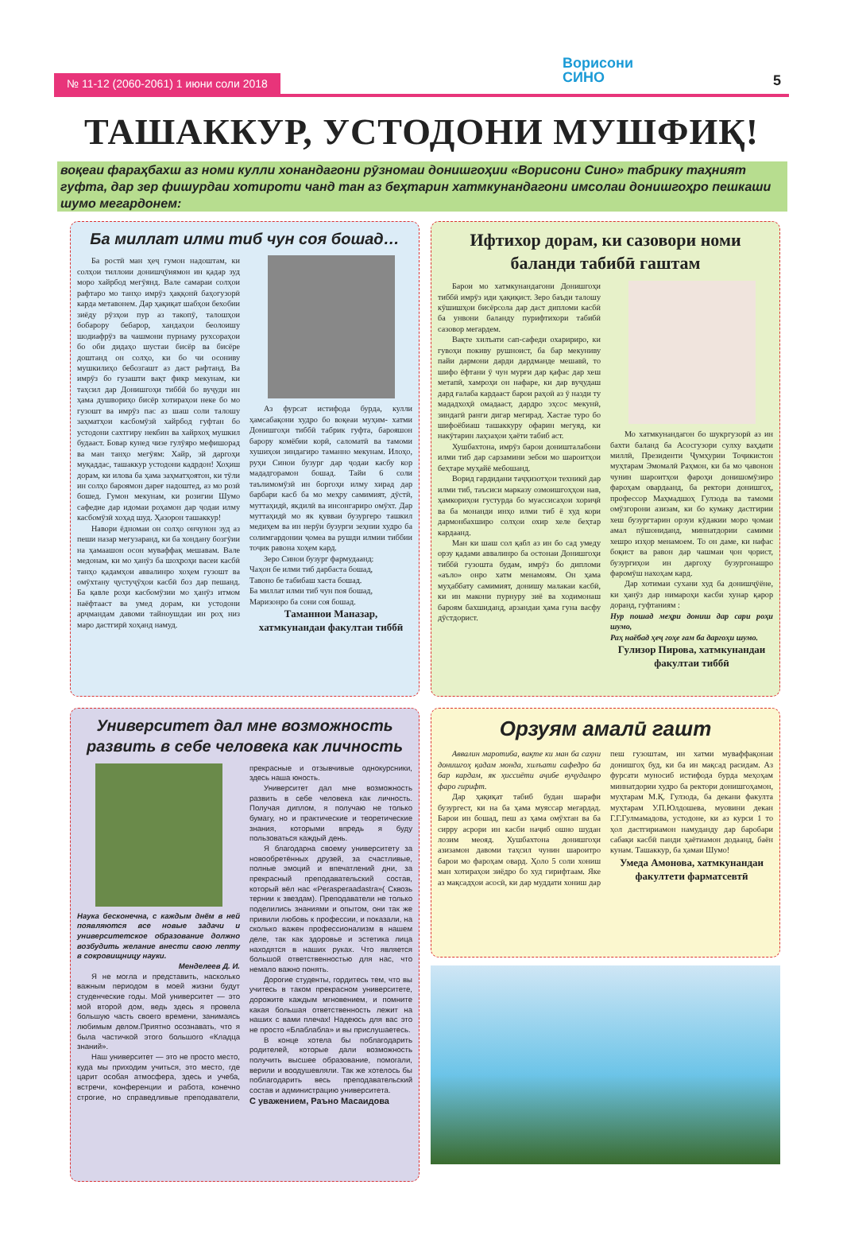№ 11-12 (2060-2061) 1 июни соли 2018
Ворисони
СИНО
5
ТАШАККУР, УСТОДОНИ МУШФИҚ!
воқеаи фараҳбахш аз номи кулли хонандагони рӯзномаи донишгоҳии «Ворисони Сино» табрику таҳният гуфта, дар зер фишурдаи хотироти чанд тан аз беҳтарин хатмкунандагони имсолаи донишгоҳро пешкаши шумо мегардонем:
Ба миллат илми тиб чун соя бошад…
Ба ростӣ ман ҳеҷ гумон надоштам, ки солҳои тиллоии донишҷӯиямон ин қадар зуд моро хайрбод мегӯянд. Вале самараи солҳои рафтаро мо танҳо имрӯз ҳаққонӣ баҳогузорӣ карда метавонем. Дар ҳақиқат шабҳои бехобии зиёду рӯзҳои пур аз такопӯ, талошҳои бобарору бебарор, хандаҳои беолоишу шодиафрӯз ва чашмони пурнаму рухсораҳои бо оби дидаҳо шустаи бисёр ва бисёре доштанд он солҳо, ки бо чи осониву мушкилиҳо бебозгашт аз даст рафтанд. Ва имрӯз бо гузашти вақт фикр мекунам, ки таҳсил дар Донишгоҳи тиббӣ бо вуҷуди ин ҳама душвориҳо бисёр хотираҳои неке бо мо гузошт ва имрӯз пас аз шаш соли талошу заҳматҳои касбомӯзӣ хайрбод гуфтан бо устодони сахтгиру некбин ва хайрхоҳ мушкил будааст. Бовар кунед чизе гулӯяро мефишорад ва ман танҳо мегӯям: Хайр, эй даргоҳи муқаддас, ташаккур устодони кадрдон! Хоҳиш дорам, ки илова ба ҳама заҳматҳоятон, ки тӯли ин солҳо бароямон дареғ надоштед, аз мо розӣ бошед. Гумон мекунам, ки розигии Шумо сафедие дар идомаи роҳамон дар ҷодаи илму касбомӯзӣ хоҳад шуд. Ҳазорон ташаккур!
Навори ёдномаи он солҳо ончунон зуд аз пеши назар мегузаранд, ки ба хондану бозгӯии на ҳамаашон осон муваффақ мешавам. Вале медонам, ки мо ҳанӯз ба шоҳроҳи васеи касбӣ танҳо қадамҳои аввалинро хоҳем гузошт ва омӯхтану ҷустуҷӯҳои касбӣ боз дар пешанд. Ба қавле роҳи касбомӯзии мо ҳанӯз итмом наёфтааст ва умед дорам, ки устодони арҷмандам давоми тайноушдаи ин роҳ низ маро дастгирӣ хоҳанд намуд.
Аз фурсат истифода бурда, кулли ҳамсабақони худро бо воқеаи муҳим- хатми Донишгоҳи тиббӣ табрик гуфта, барояшон барору комёбии корӣ, саломатӣ ва тамоми хушиҳои зиндагиро таманно мекунам. Илоҳо, руҳи Синои бузург дар ҷодаи касбу кор мададгорамон бошад. Тайи 6 соли таълимомӯзӣ ин боргоҳи илму хирад дар барбари касб ба мо меҳру самимият, дӯстӣ, муттаҳидӣ, якдилӣ ва инсонгариро омӯхт. Дар муттаҳидӣ мо як қувваи бузургеро ташкил медиҳем ва ин нерӯи бузурги зеҳнии худро ба солимгардонии ҷомеа ва рушди илмии тиббии тоҷик равона хоҳем кард.
Зеро Синои бузург фармудаанд:
Чаҳон бе илми тиб дарбаста бошад,
Тавоно бе табибаш хаста бошад.
Ба миллат илми тиб чун поя бошад,
Маризонро ба сони соя бошад.
Таманнои Маназар,
хатмкунандаи факултаи тиббӣ
Ифтихор дорам, ки сазовори номи баланди табибӣ гаштам
Барои мо хатмкунандагони Донишгоҳи тиббӣ имрӯз иди ҳақиқист. Зеро баъди талошу кӯшишҳои бисёрсола дар даст дипломи касбӣ ба унвони баланду пурифтихори табибӣ сазовор мегардем.
Вақте хилъати сап-сафеди охаририро, ки гувоҳи покиву рушноист, ба бар мекуниву пайи дармони дарди дардманде мешавӣ, то шифо ёфтани ӯ чун мурғи дар қафас дар хеш метапӣ, хамроҳи он нафаре, ки дар вуҷудаш дард ғалаба кардааст барои раҳоӣ аз ӯ назди ту мададхоҳӣ омадааст, дардро эҳсос мекунӣ, зиндагӣ ранги дигар мегирад. Хастае туро бо шифоёбиаш ташаккуру офарин мегуяд, ки накӯтарин лаҳзаҳои ҳаёти табиб аст.
Хушбахтона, имрӯз барои доништалабони илми тиб дар сарзамини зебои мо шароитҳои беҳтаре муҳайё мебошанд.
Ворид гардидани таҷҳизотҳои техникӣ дар илми тиб, таъсиси марказу озмоишгоҳҳои нав, ҳамкориҳои густурда бо муассисаҳои хориҷӣ ва ба монанди инҳо илми тиб ё худ кори дармонбахширо солҳои охир хеле беҳтар кардаанд.
Ман ки шаш сол қабл аз ин бо сад умеду орзу қадами аввалинро ба остонаи Донишгоҳи тиббӣ гузошта будам, имрӯз бо дипломи «аъло» онро хатм менамоям. Он ҳама муҳаббату самимият, донишу малакаи касбӣ, ки ин макони пурнуру зиё ва ходимонаш бароям бахшиданд, арзандаи ҳама гуна васфу дӯстдорист.
Мо хатмкунандагон бо шукргузорӣ аз ин бахти баланд ба Асосгузори сулху ваҳдати миллӣ, Президенти Ҷумҳурии Тоҷикистон муҳтарам Эмомалӣ Раҳмон, ки ба мо ҷавонон чунин шароитҳои фароҳи донишомӯзиро фароҳам овардаанд, ба ректори донишгоҳ, профессор Маҳмадшоҳ Гулзода ва тамоми омӯзгорони азизам, ки бо кумаку дастгирии хеш бузургтарин орзуи кӯдакии моро ҷомаи амал пӯшониданд, миннатдории самими хешро изҳор менамоем. То он даме, ки нафас боқист ва равон дар чашмаи ҷон ҷорист, бузургиҳои ин даргоҳу бузургонашро фаромӯш нахоҳам кард.
Дар хотимаи сухани худ ба донишҷӯёне, ки ҳанӯз дар нимароҳи касби хунар қарор доранд, гуфтаниям :
Нур пошад меҳри дониш дар сари роҳи шумо,
Раҳ наёбад ҳеҷ гоҳе ғам ба даргоҳи шумо.
Гулизор Пирова, хатмкунандаи факултаи тиббӣ
Университет дал мне возможность развить в себе человека как личность
Наука бесконечна, с каждым днём в ней появляются все новые задачи и университетское образование должно возбудить желание внести свою лепту в сокровищницу науки.
Менделеев Д. И.
Я не могла и представить, насколько важным периодом в моей жизни будут студенческие годы. Мой университет — это мой второй дом, ведь здесь я провела большую часть своего времени, занимаясь любимым делом.Приятно осознавать, что я была частичкой этого большого «Кладца знаний».
Наш университет — это не просто место, куда мы приходим учиться, это место, где царит особая атмосфера, здесь и учеба, встречи, конференции и работа, конечно строгие, но справедливые преподаватели, прекрасные и отзывчивые однокурсники, здесь наша юность.
Университет дал мне возможность развить в себе человека как личность. Получая диплом, я получаю не только бумагу, но и практические и теоретические знания, которыми впредь я буду пользоваться каждый день.
Я благодарна своему университету за новообретённых друзей, за счастливые, полные эмоций и впечатлений дни, за прекрасный преподавательский состав, который вёл нас «Perasperaadastra»( Сквозь тернии к звездам). Преподаватели не только поделились знаниями и опытом, они так же привили любовь к профессии, и показали, на сколько важен профессионализм в нашем деле, так как здоровье и эстетика лица находятся в наших руках. Что является большой ответственностью для нас, что немало важно понять.
Дорогие студенты, гордитесь тем, что вы учитесь в таком прекрасном университете, дорожите каждым мгновением, и помните какая большая ответственность лежит на наших с вами плечах! Надеюсь для вас это не просто «Блаблабла» и вы прислушаетесь.
В конце хотела бы поблагодарить родителей, которые дали возможность получить высшее образование, помогали, верили и воодушевляли. Так же хотелось бы поблагодарить весь преподавательский состав и администрацию университета.
С уважением, Раъно Масаидова
Орзуям амалӣ гашт
Аввалин маротиба, вақте ки ман ба саҳни донишгоҳ қадам монда, хилъати сафедро ба бар кардам, як ҳиссиёти аҷибе вуҷудамро фаро гирифт.
Дар ҳақиқат табиб будан шарафи бузургест, ки на ба ҳама муяссар мегардад. Барои ин бошад, пеш аз ҳама омӯхтан ва ба сирру асрори ин касби наҷиб ошно шудан лозим меояд. Хушбахтона донишгоҳи азизамон давоми таҳсил чунин шароитро барои мо фароҳам овард. Ҳоло 5 соли хониш ман хотираҳои зиёдро бо худ гирифтаам. Яке аз мақсадҳои асосӣ, ки дар муддати хониш дар пеш гузоштам, ин хатми муваффақонаи донишгоҳ буд, ки ба ин мақсад расидам. Аз фурсати муносиб истифода бурда меҳоҳам миннатдории худро ба ректори донишгоҳамон, муҳтарам М.Қ. Гулзода, ба декани факулта муҳтарам У.П.Юлдошева, муовини декан Г.Г.Гулмамадова, устодоне, ки аз курси 1 то ҳол дастгириамон намуданду дар баробари сабақи касбӣ панди ҳаётиамон додаанд, баён кунам. Ташаккур, ба ҳамаи Шумо!
Умеда Амонова, хатмкунандаи факултети фарматсевтӣ